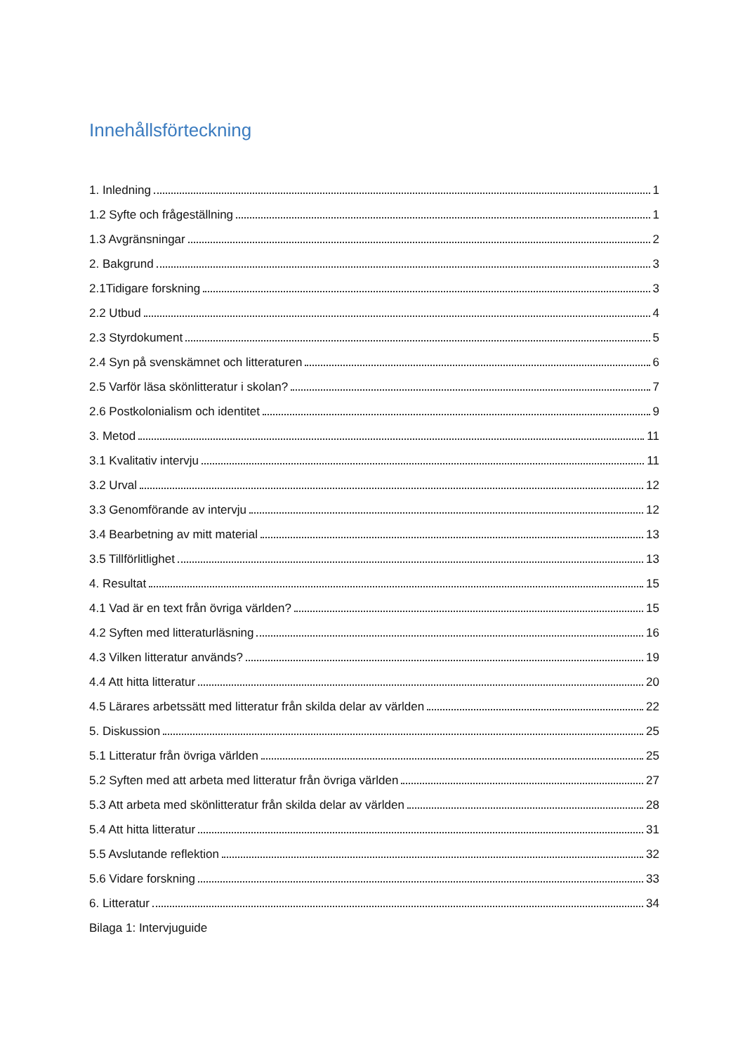Innehållsförteckning
1. Inledning 1
1.2 Syfte och frågeställning 1
1.3 Avgränsningar 2
2. Bakgrund 3
2.1Tidigare forskning 3
2.2 Utbud 4
2.3 Styrdokument 5
2.4 Syn på svenskämnet och litteraturen 6
2.5 Varför läsa skönlitteratur i skolan? 7
2.6 Postkolonialism och identitet 9
3. Metod 11
3.1 Kvalitativ intervju 11
3.2 Urval 12
3.3 Genomförande av intervju 12
3.4 Bearbetning av mitt material 13
3.5 Tillförlitlighet 13
4. Resultat 15
4.1 Vad är en text från övriga världen? 15
4.2 Syften med litteraturläsning 16
4.3 Vilken litteratur används? 19
4.4 Att hitta litteratur 20
4.5 Lärares arbetssätt med litteratur från skilda delar av världen 22
5. Diskussion 25
5.1 Litteratur från övriga världen 25
5.2 Syften med att arbeta med litteratur från övriga världen 27
5.3 Att arbeta med skönlitteratur från skilda delar av världen 28
5.4 Att hitta litteratur 31
5.5 Avslutande reflektion 32
5.6 Vidare forskning 33
6. Litteratur 34
Bilaga 1: Intervjuguide